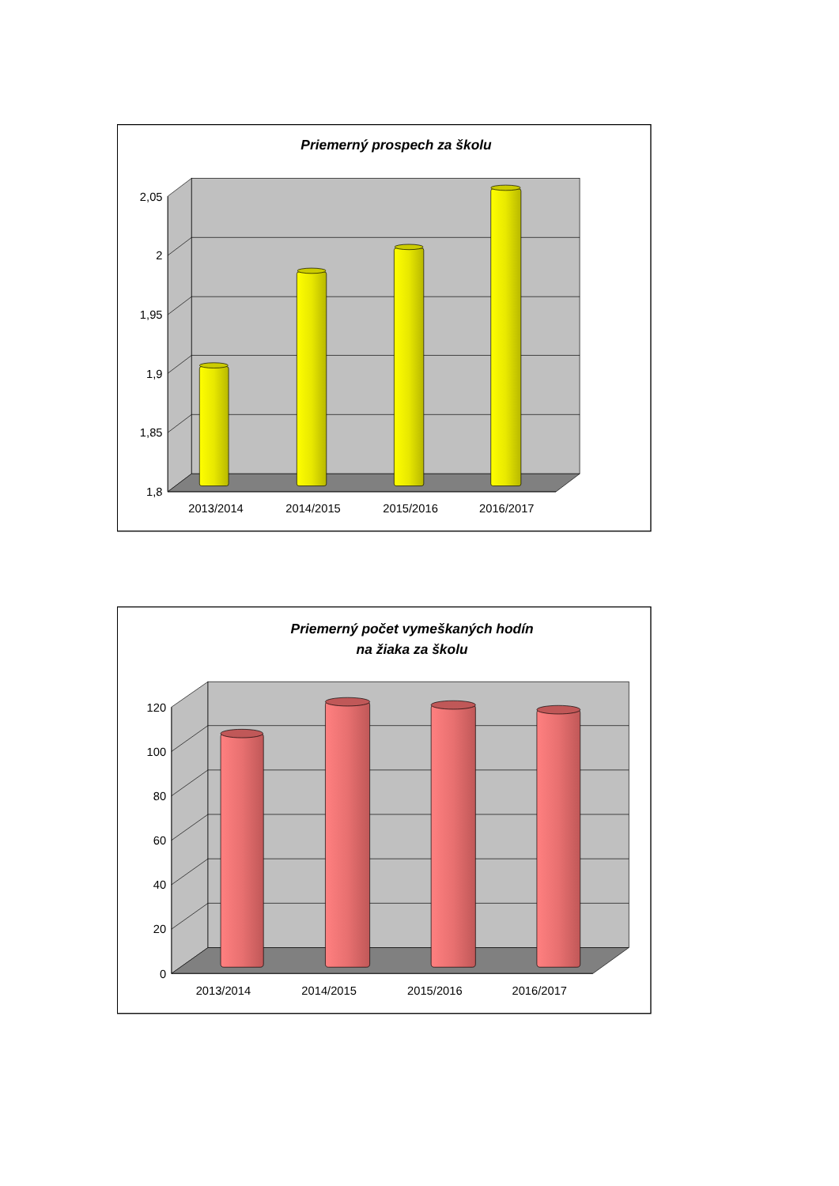Priemerný prospech za školu
2,05
2
1,95
1,9
1,85
1,8
2013/2014
2014/2015
2015/2016
2016/2017
Priemerný počet vymeškaných hodín
na žiaka za školu
120
100
80
60
40
20
0
2013/2014
2014/2015
2015/2016
2016/2017